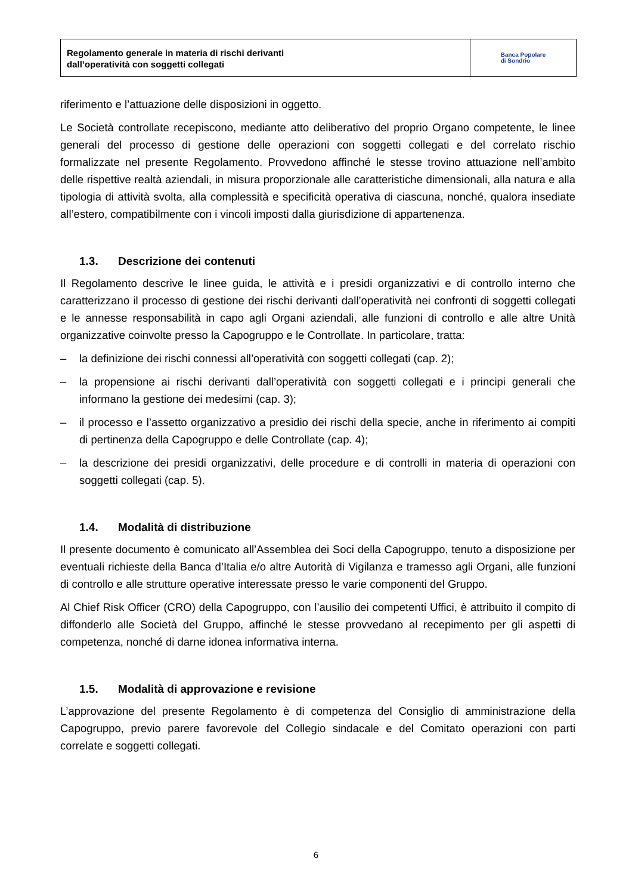Regolamento generale in materia di rischi derivanti
dall’operatività con soggetti collegati
Banca Popolare
di Sondrio
riferimento e l’attuazione delle disposizioni in oggetto.
Le Società controllate recepiscono, mediante atto deliberativo del proprio Organo competente, le linee generali del processo di gestione delle operazioni con soggetti collegati e del correlato rischio formalizzate nel presente Regolamento. Provvedono affinché le stesse trovino attuazione nell’ambito delle rispettive realtà aziendali, in misura proporzionale alle caratteristiche dimensionali, alla natura e alla tipologia di attività svolta, alla complessità e specificità operativa di ciascuna, nonché, qualora insediate all’estero, compatibilmente con i vincoli imposti dalla giurisdizione di appartenenza.
1.3. Descrizione dei contenuti
Il Regolamento descrive le linee guida, le attività e i presidi organizzativi e di controllo interno che caratterizzano il processo di gestione dei rischi derivanti dall’operatività nei confronti di soggetti collegati e le annesse responsabilità in capo agli Organi aziendali, alle funzioni di controllo e alle altre Unità organizzative coinvolte presso la Capogruppo e le Controllate. In particolare, tratta:
– la definizione dei rischi connessi all’operatività con soggetti collegati (cap. 2);
– la propensione ai rischi derivanti dall’operatività con soggetti collegati e i principi generali che informano la gestione dei medesimi (cap. 3);
– il processo e l’assetto organizzativo a presidio dei rischi della specie, anche in riferimento ai compiti di pertinenza della Capogruppo e delle Controllate (cap. 4);
– la descrizione dei presidi organizzativi, delle procedure e di controlli in materia di operazioni con soggetti collegati (cap. 5).
1.4. Modalità di distribuzione
Il presente documento è comunicato all’Assemblea dei Soci della Capogruppo, tenuto a disposizione per eventuali richieste della Banca d’Italia e/o altre Autorità di Vigilanza e tramesso agli Organi, alle funzioni di controllo e alle strutture operative interessate presso le varie componenti del Gruppo.
Al Chief Risk Officer (CRO) della Capogruppo, con l’ausilio dei competenti Uffici, è attribuito il compito di diffonderlo alle Società del Gruppo, affinché le stesse provvedano al recepimento per gli aspetti di competenza, nonché di darne idonea informativa interna.
1.5. Modalità di approvazione e revisione
L’approvazione del presente Regolamento è di competenza del Consiglio di amministrazione della Capogruppo, previo parere favorevole del Collegio sindacale e del Comitato operazioni con parti correlate e soggetti collegati.
6